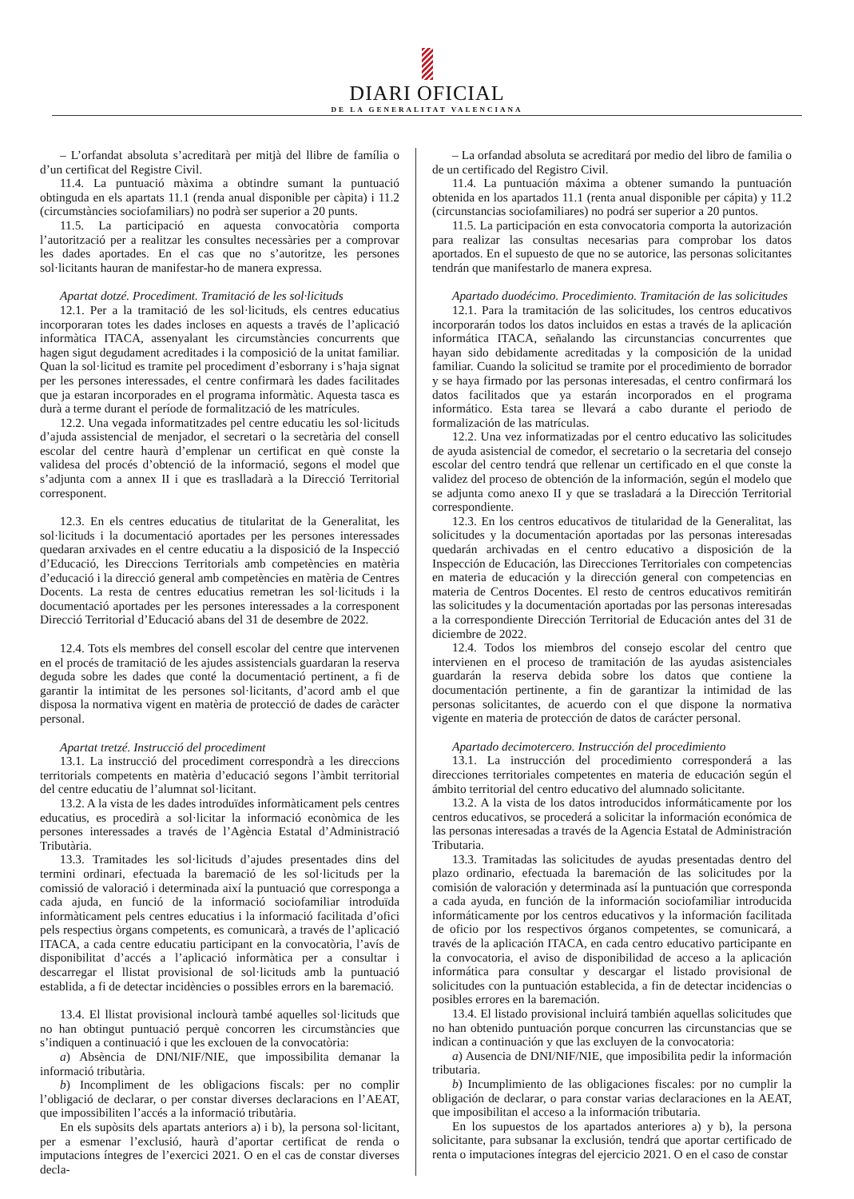DIARI OFICIAL
DE LA GENERALITAT VALENCIANA
– L’orfandat absoluta s’acreditarà per mitjà del llibre de família o d’un certificat del Registre Civil.
11.4. La puntuació màxima a obtindre sumant la puntuació obtinguda en els apartats 11.1 (renda anual disponible per càpita) i 11.2 (circumstàncies sociofamiliars) no podrà ser superior a 20 punts.
11.5. La participació en aquesta convocatòria comporta l’autorització per a realitzar les consultes necessàries per a comprovar les dades aportades. En el cas que no s’autoritze, les persones sol·licitants hauran de manifestar-ho de manera expressa.
Apartat dotzé. Procediment. Tramitació de les sol·licituds
12.1. Per a la tramitació de les sol·licituds, els centres educatius incorporaran totes les dades incloses en aquests a través de l’aplicació informàtica ITACA, assenyalant les circumstàncies concurrents que hagen sigut degudament acreditades i la composició de la unitat familiar. Quan la sol·licitud es tramite pel procediment d’esborrany i s’haja signat per les persones interessades, el centre confirmarà les dades facilitades que ja estaran incorporades en el programa informàtic. Aquesta tasca es durà a terme durant el període de formalització de les matrícules.
12.2. Una vegada informatitzades pel centre educatiu les sol·licituds d’ajuda assistencial de menjador, el secretari o la secretària del consell escolar del centre haurà d’emplenar un certificat en què conste la validesa del procés d’obtenció de la informació, segons el model que s’adjunta com a annex II i que es traslladarà a la Direcció Territorial corresponent.
12.3. En els centres educatius de titularitat de la Generalitat, les sol·licituds i la documentació aportades per les persones interessades quedaran arxivades en el centre educatiu a la disposició de la Inspecció d’Educació, les Direccions Territorials amb competències en matèria d’educació i la direcció general amb competències en matèria de Centres Docents. La resta de centres educatius remetran les sol·licituds i la documentació aportades per les persones interessades a la corresponent Direcció Territorial d’Educació abans del 31 de desembre de 2022.
12.4. Tots els membres del consell escolar del centre que intervenen en el procés de tramitació de les ajudes assistencials guardaran la reserva deguda sobre les dades que conté la documentació pertinent, a fi de garantir la intimitat de les persones sol·licitants, d’acord amb el que disposa la normativa vigent en matèria de protecció de dades de caràcter personal.
Apartat tretzé. Instrucció del procediment
13.1. La instrucció del procediment correspondrà a les direccions territorials competents en matèria d’educació segons l’àmbit territorial del centre educatiu de l’alumnat sol·licitant.
13.2. A la vista de les dades introduïdes informàticament pels centres educatius, es procedirà a sol·licitar la informació econòmica de les persones interessades a través de l’Agència Estatal d’Administració Tributària.
13.3. Tramitades les sol·licituds d’ajudes presentades dins del termini ordinari, efectuada la baremació de les sol·licituds per la comissió de valoració i determinada així la puntuació que corresponga a cada ajuda, en funció de la informació sociofamiliar introduïda informàticament pels centres educatius i la informació facilitada d’ofici pels respectius òrgans competents, es comunicarà, a través de l’aplicació ITACA, a cada centre educatiu participant en la convocatòria, l’avís de disponibilitat d’accés a l’aplicació informàtica per a consultar i descarregar el llistat provisional de sol·licituds amb la puntuació establida, a fi de detectar incidències o possibles errors en la baremació.
13.4. El llistat provisional inclourà també aquelles sol·licituds que no han obtingut puntuació perquè concorren les circumstàncies que s’indiquen a continuació i que les exclouen de la convocatòria:
a) Absència de DNI/NIF/NIE, que impossibilita demanar la informació tributària.
b) Incompliment de les obligacions fiscals: per no complir l’obligació de declarar, o per constar diverses declaracions en l’AEAT, que impossibiliten l’accés a la informació tributària.
En els supòsits dels apartats anteriors a) i b), la persona sol·licitant, per a esmenar l’exclusió, haurà d’aportar certificat de renda o imputacions íntegres de l’exercici 2021. O en el cas de constar diverses decla-
– La orfandad absoluta se acreditará por medio del libro de familia o de un certificado del Registro Civil.
11.4. La puntuación máxima a obtener sumando la puntuación obtenida en los apartados 11.1 (renta anual disponible per cápita) y 11.2 (circunstancias sociofamiliares) no podrá ser superior a 20 puntos.
11.5. La participación en esta convocatoria comporta la autorización para realizar las consultas necesarias para comprobar los datos aportados. En el supuesto de que no se autorice, las personas solicitantes tendrán que manifestarlo de manera expresa.
Apartado duodécimo. Procedimiento. Tramitación de las solicitudes
12.1. Para la tramitación de las solicitudes, los centros educativos incorporarán todos los datos incluidos en estas a través de la aplicación informática ITACA, señalando las circunstancias concurrentes que hayan sido debidamente acreditadas y la composición de la unidad familiar. Cuando la solicitud se tramite por el procedimiento de borrador y se haya firmado por las personas interesadas, el centro confirmará los datos facilitados que ya estarán incorporados en el programa informático. Esta tarea se llevará a cabo durante el periodo de formalización de las matrículas.
12.2. Una vez informatizadas por el centro educativo las solicitudes de ayuda asistencial de comedor, el secretario o la secretaria del consejo escolar del centro tendrá que rellenar un certificado en el que conste la validez del proceso de obtención de la información, según el modelo que se adjunta como anexo II y que se trasladará a la Dirección Territorial correspondiente.
12.3. En los centros educativos de titularidad de la Generalitat, las solicitudes y la documentación aportadas por las personas interesadas quedarán archivadas en el centro educativo a disposición de la Inspección de Educación, las Direcciones Territoriales con competencias en materia de educación y la dirección general con competencias en materia de Centros Docentes. El resto de centros educativos remitirán las solicitudes y la documentación aportadas por las personas interesadas a la correspondiente Dirección Territorial de Educación antes del 31 de diciembre de 2022.
12.4. Todos los miembros del consejo escolar del centro que intervienen en el proceso de tramitación de las ayudas asistenciales guardarán la reserva debida sobre los datos que contiene la documentación pertinente, a fin de garantizar la intimidad de las personas solicitantes, de acuerdo con el que dispone la normativa vigente en materia de protección de datos de carácter personal.
Apartado decimotercero. Instrucción del procedimiento
13.1. La instrucción del procedimiento corresponderá a las direcciones territoriales competentes en materia de educación según el ámbito territorial del centro educativo del alumnado solicitante.
13.2. A la vista de los datos introducidos informáticamente por los centros educativos, se procederá a solicitar la información económica de las personas interesadas a través de la Agencia Estatal de Administración Tributaria.
13.3. Tramitadas las solicitudes de ayudas presentadas dentro del plazo ordinario, efectuada la baremación de las solicitudes por la comisión de valoración y determinada así la puntuación que corresponda a cada ayuda, en función de la información sociofamiliar introducida informáticamente por los centros educativos y la información facilitada de oficio por los respectivos órganos competentes, se comunicará, a través de la aplicación ITACA, en cada centro educativo participante en la convocatoria, el aviso de disponibilidad de acceso a la aplicación informática para consultar y descargar el listado provisional de solicitudes con la puntuación establecida, a fin de detectar incidencias o posibles errores en la baremación.
13.4. El listado provisional incluirá también aquellas solicitudes que no han obtenido puntuación porque concurren las circunstancias que se indican a continuación y que las excluyen de la convocatoria:
a) Ausencia de DNI/NIF/NIE, que imposibilita pedir la información tributaria.
b) Incumplimiento de las obligaciones fiscales: por no cumplir la obligación de declarar, o para constar varias declaraciones en la AEAT, que imposibilitan el acceso a la información tributaria.
En los supuestos de los apartados anteriores a) y b), la persona solicitante, para subsanar la exclusión, tendrá que aportar certificado de renta o imputaciones íntegras del ejercicio 2021. O en el caso de constar